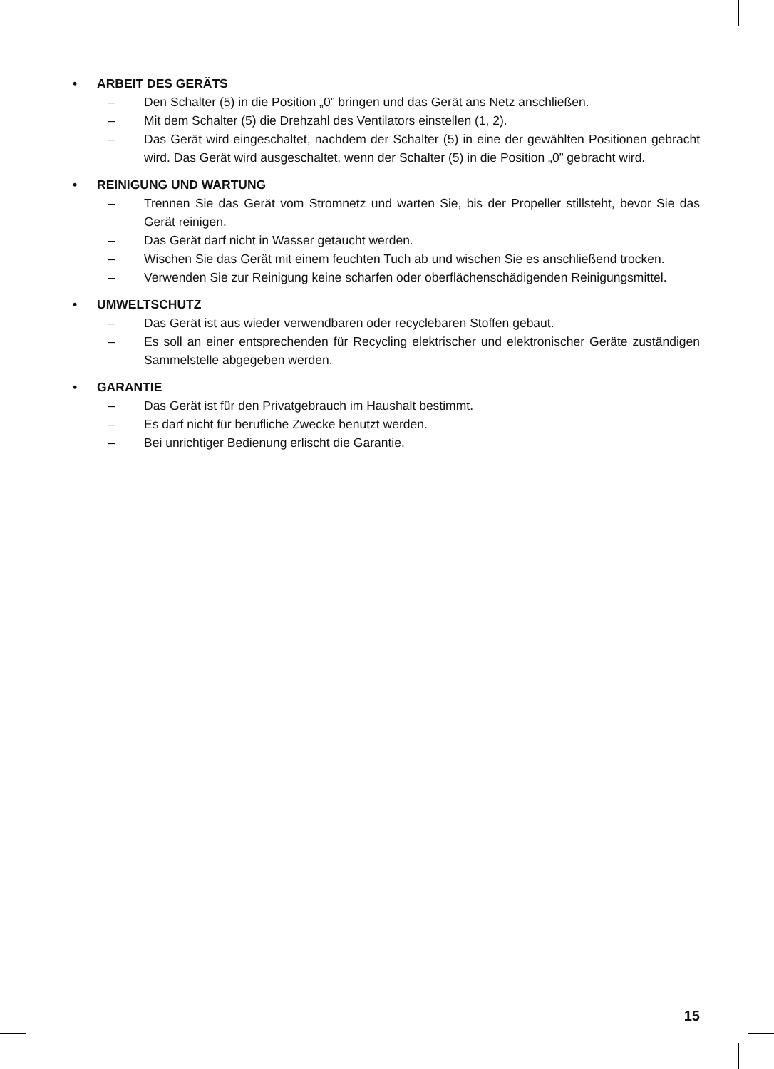• ARBEIT DES GERÄTS
– Den Schalter (5) in die Position „0” bringen und das Gerät ans Netz anschließen.
– Mit dem Schalter (5) die Drehzahl des Ventilators einstellen (1, 2).
– Das Gerät wird eingeschaltet, nachdem der Schalter (5) in eine der gewählten Positionen gebracht wird. Das Gerät wird ausgeschaltet, wenn der Schalter (5) in die Position „0” gebracht wird.
• REINIGUNG UND WARTUNG
– Trennen Sie das Gerät vom Stromnetz und warten Sie, bis der Propeller stillsteht, bevor Sie das Gerät reinigen.
– Das Gerät darf nicht in Wasser getaucht werden.
– Wischen Sie das Gerät mit einem feuchten Tuch ab und wischen Sie es anschließend trocken.
– Verwenden Sie zur Reinigung keine scharfen oder oberflächenschädigenden Reinigungsmittel.
• UMWELTSCHUTZ
– Das Gerät ist aus wieder verwendbaren oder recyclebaren Stoffen gebaut.
– Es soll an einer entsprechenden für Recycling elektrischer und elektronischer Geräte zuständigen Sammelstelle abgegeben werden.
• GARANTIE
– Das Gerät ist für den Privatgebrauch im Haushalt bestimmt.
– Es darf nicht für berufliche Zwecke benutzt werden.
– Bei unrichtiger Bedienung erlischt die Garantie.
15